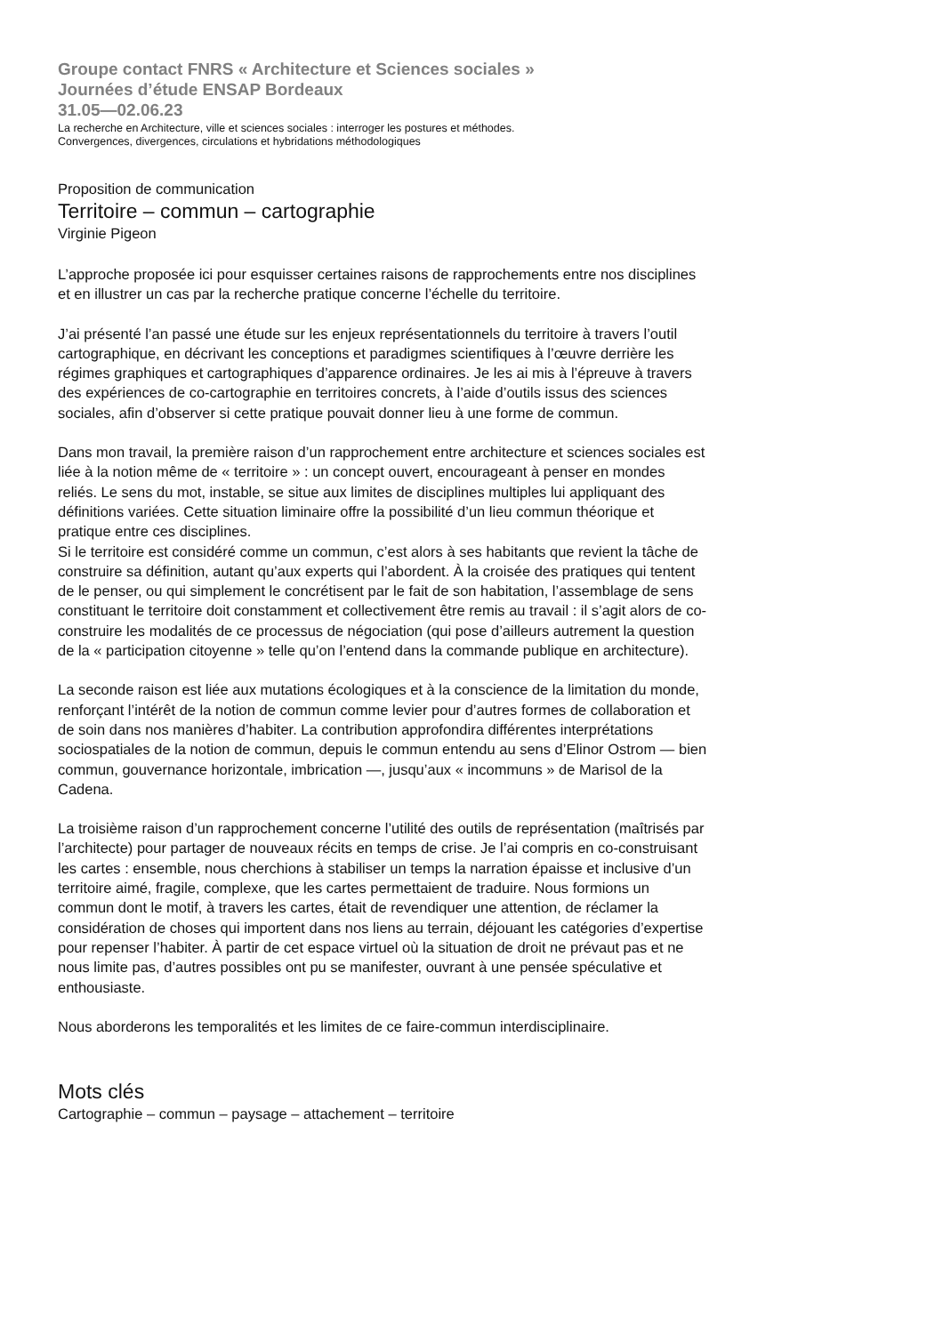Groupe contact FNRS « Architecture et Sciences sociales »
Journées d’étude ENSAP Bordeaux
31.05—02.06.23
La recherche en Architecture, ville et sciences sociales : interroger les postures et méthodes.
Convergences, divergences, circulations et hybridations méthodologiques
Proposition de communication
Territoire – commun – cartographie
Virginie Pigeon
L’approche proposée ici pour esquisser certaines raisons de rapprochements entre nos disciplines et en illustrer un cas par la recherche pratique concerne l’échelle du territoire.
J’ai présenté l’an passé une étude sur les enjeux représentationnels du territoire à travers l’outil cartographique, en décrivant les conceptions et paradigmes scientifiques à l’œuvre derrière les régimes graphiques et cartographiques d’apparence ordinaires. Je les ai mis à l’épreuve à travers des expériences de co-cartographie en territoires concrets, à l’aide d’outils issus des sciences sociales, afin d’observer si cette pratique pouvait donner lieu à une forme de commun.
Dans mon travail, la première raison d’un rapprochement entre architecture et sciences sociales est liée à la notion même de « territoire » : un concept ouvert, encourageant à penser en mondes reliés. Le sens du mot, instable, se situe aux limites de disciplines multiples lui appliquant des définitions variées. Cette situation liminaire offre la possibilité d’un lieu commun théorique et pratique entre ces disciplines.
Si le territoire est considéré comme un commun, c’est alors à ses habitants que revient la tâche de construire sa définition, autant qu’aux experts qui l’abordent. À la croisée des pratiques qui tentent de le penser, ou qui simplement le concrétisent par le fait de son habitation, l’assemblage de sens constituant le territoire doit constamment et collectivement être remis au travail : il s’agit alors de co-construire les modalités de ce processus de négociation (qui pose d’ailleurs autrement la question de la « participation citoyenne » telle qu’on l’entend dans la commande publique en architecture).
La seconde raison est liée aux mutations écologiques et à la conscience de la limitation du monde, renforçant l’intérêt de la notion de commun comme levier pour d’autres formes de collaboration et de soin dans nos manières d’habiter. La contribution approfondira différentes interprétations sociospatiales de la notion de commun, depuis le commun entendu au sens d’Elinor Ostrom — bien commun, gouvernance horizontale, imbrication —, jusqu’aux « incommuns » de Marisol de la Cadena.
La troisième raison d’un rapprochement concerne l’utilité des outils de représentation (maîtrisés par l’architecte) pour partager de nouveaux récits en temps de crise. Je l’ai compris en co-construisant les cartes : ensemble, nous cherchions à stabiliser un temps la narration épaisse et inclusive d’un territoire aimé, fragile, complexe, que les cartes permettaient de traduire. Nous formions un commun dont le motif, à travers les cartes, était de revendiquer une attention, de réclamer la considération de choses qui importent dans nos liens au terrain, déjouant les catégories d’expertise pour repenser l’habiter. À partir de cet espace virtuel où la situation de droit ne prévaut pas et ne nous limite pas, d’autres possibles ont pu se manifester, ouvrant à une pensée spéculative et enthousiaste.
Nous aborderons les temporalités et les limites de ce faire-commun interdisciplinaire.
Mots clés
Cartographie – commun – paysage – attachement – territoire